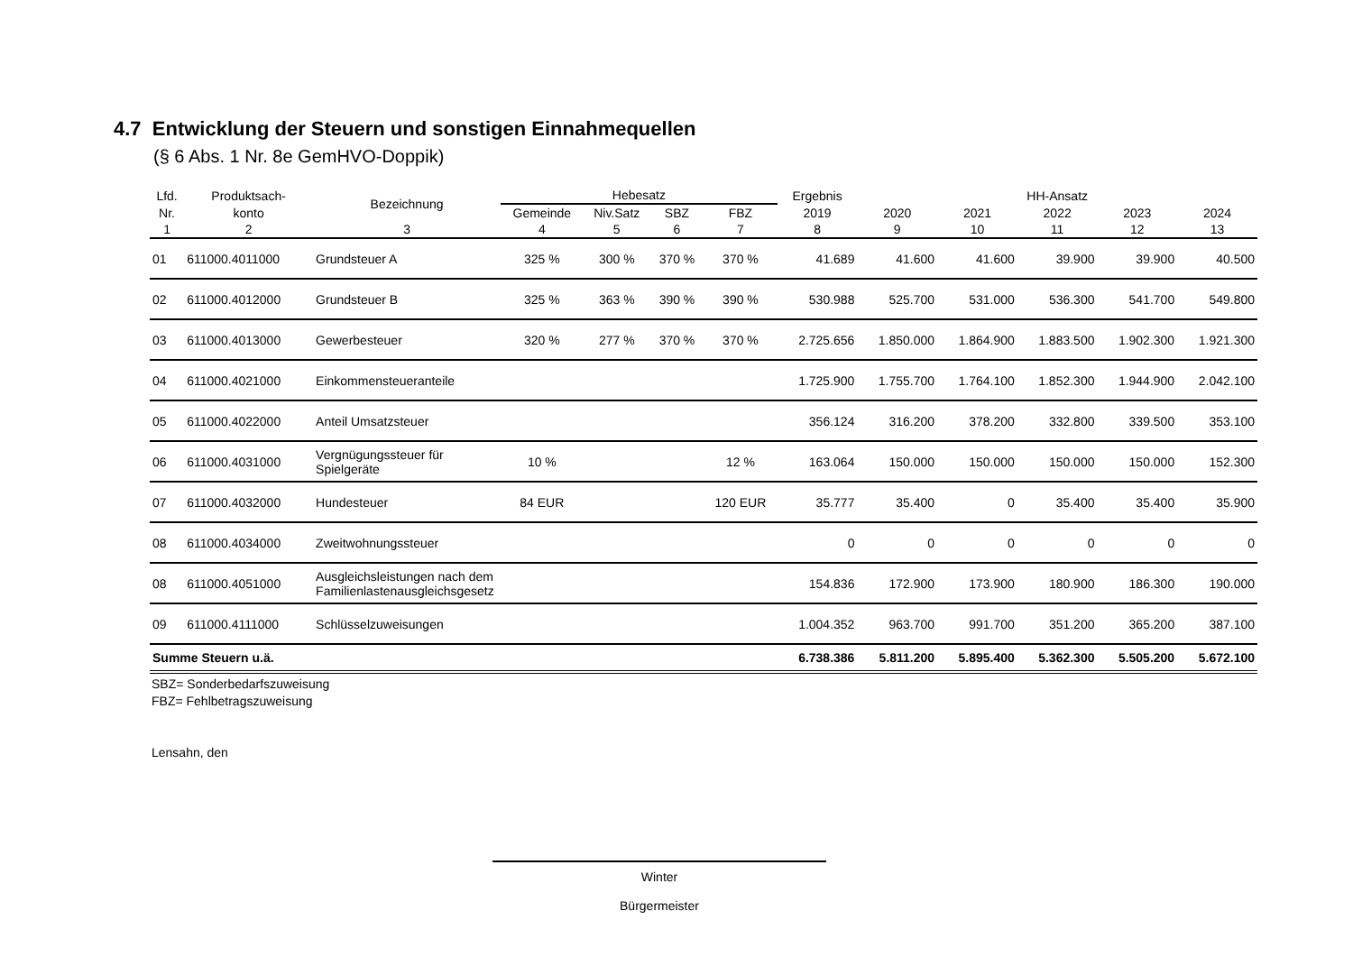4.7 Entwicklung der Steuern und sonstigen Einnahmequellen
(§ 6 Abs. 1 Nr. 8e GemHVO-Doppik)
| Lfd. | Produktsach- | Bezeichnung | Hebesatz | | | | Ergebnis | HH-Ansatz | | | | |
| --- | --- | --- | --- | --- | --- | --- | --- | --- | --- | --- | --- | --- |
| Nr. | konto | | Gemeinde | Niv.Satz | SBZ | FBZ | 2019 | 2020 | 2021 | 2022 | 2023 | 2024 |
| 1 | 2 | 3 | 4 | 5 | 6 | 7 | 8 | 9 | 10 | 11 | 12 | 13 |
| 01 | 611000.4011000 | Grundsteuer A | 325 % | 300 % | 370 % | 370 % | 41.689 | 41.600 | 41.600 | 39.900 | 39.900 | 40.500 |
| 02 | 611000.4012000 | Grundsteuer B | 325 % | 363 % | 390 % | 390 % | 530.988 | 525.700 | 531.000 | 536.300 | 541.700 | 549.800 |
| 03 | 611000.4013000 | Gewerbesteuer | 320 % | 277 % | 370 % | 370 % | 2.725.656 | 1.850.000 | 1.864.900 | 1.883.500 | 1.902.300 | 1.921.300 |
| 04 | 611000.4021000 | Einkommensteueranteile | | | | | 1.725.900 | 1.755.700 | 1.764.100 | 1.852.300 | 1.944.900 | 2.042.100 |
| 05 | 611000.4022000 | Anteil Umsatzsteuer | | | | | 356.124 | 316.200 | 378.200 | 332.800 | 339.500 | 353.100 |
| 06 | 611000.4031000 | Vergnügungssteuer für Spielgeräte | 10 % | | | 12 % | 163.064 | 150.000 | 150.000 | 150.000 | 150.000 | 152.300 |
| 07 | 611000.4032000 | Hundesteuer | 84 EUR | | | 120 EUR | 35.777 | 35.400 | 0 | 35.400 | 35.400 | 35.900 |
| 08 | 611000.4034000 | Zweitwohnungssteuer | | | | | 0 | 0 | 0 | 0 | 0 | 0 |
| 08 | 611000.4051000 | Ausgleichsleistungen nach dem Familienlastenausgleichsgesetz | | | | | 154.836 | 172.900 | 173.900 | 180.900 | 186.300 | 190.000 |
| 09 | 611000.4111000 | Schlüsselzuweisungen | | | | | 1.004.352 | 963.700 | 991.700 | 351.200 | 365.200 | 387.100 |
| Summe Steuern u.ä. | | | | | | | 6.738.386 | 5.811.200 | 5.895.400 | 5.362.300 | 5.505.200 | 5.672.100 |
SBZ= Sonderbedarfszuweisung
FBZ= Fehlbetragszuweisung
Lensahn, den
Winter
Bürgermeister